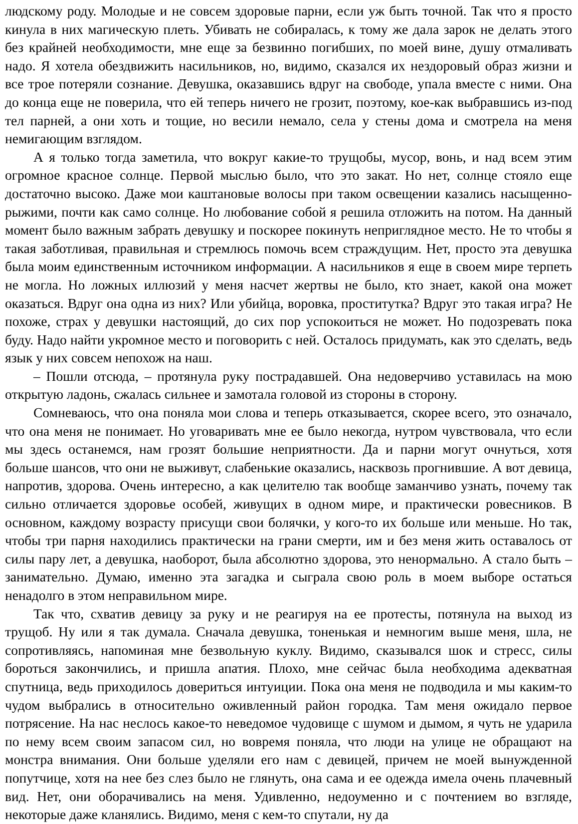людскому роду. Молодые и не совсем здоровые парни, если уж быть точной. Так что я просто кинула в них магическую плеть. Убивать не собиралась, к тому же дала зарок не делать этого без крайней необходимости, мне еще за безвинно погибших, по моей вине, душу отмаливать надо. Я хотела обездвижить насильников, но, видимо, сказался их нездоровый образ жизни и все трое потеряли сознание. Девушка, оказавшись вдруг на свободе, упала вместе с ними. Она до конца еще не поверила, что ей теперь ничего не грозит, поэтому, кое-как выбравшись из-под тел парней, а они хоть и тощие, но весили немало, села у стены дома и смотрела на меня немигающим взглядом.
А я только тогда заметила, что вокруг какие-то трущобы, мусор, вонь, и над всем этим огромное красное солнце. Первой мыслью было, что это закат. Но нет, солнце стояло еще достаточно высоко. Даже мои каштановые волосы при таком освещении казались насыщенно-рыжими, почти как само солнце. Но любование собой я решила отложить на потом. На данный момент было важным забрать девушку и поскорее покинуть неприглядное место. Не то чтобы я такая заботливая, правильная и стремлюсь помочь всем страждущим. Нет, просто эта девушка была моим единственным источником информации. А насильников я еще в своем мире терпеть не могла. Но ложных иллюзий у меня насчет жертвы не было, кто знает, какой она может оказаться. Вдруг она одна из них? Или убийца, воровка, проститутка? Вдруг это такая игра? Не похоже, страх у девушки настоящий, до сих пор успокоиться не может. Но подозревать пока буду. Надо найти укромное место и поговорить с ней. Осталось придумать, как это сделать, ведь язык у них совсем непохож на наш.
– Пошли отсюда, – протянула руку пострадавшей. Она недоверчиво уставилась на мою открытую ладонь, сжалась сильнее и замотала головой из стороны в сторону.
Сомневаюсь, что она поняла мои слова и теперь отказывается, скорее всего, это означало, что она меня не понимает. Но уговаривать мне ее было некогда, нутром чувствовала, что если мы здесь останемся, нам грозят большие неприятности. Да и парни могут очнуться, хотя больше шансов, что они не выживут, слабенькие оказались, насквозь прогнившие. А вот девица, напротив, здорова. Очень интересно, а как целителю так вообще заманчиво узнать, почему так сильно отличается здоровье особей, живущих в одном мире, и практически ровесников. В основном, каждому возрасту присущи свои болячки, у кого-то их больше или меньше. Но так, чтобы три парня находились практически на грани смерти, им и без меня жить оставалось от силы пару лет, а девушка, наоборот, была абсолютно здорова, это ненормально. А стало быть – занимательно. Думаю, именно эта загадка и сыграла свою роль в моем выборе остаться ненадолго в этом неправильном мире.
Так что, схватив девицу за руку и не реагируя на ее протесты, потянула на выход из трущоб. Ну или я так думала. Сначала девушка, тоненькая и немногим выше меня, шла, не сопротивляясь, напоминая мне безвольную куклу. Видимо, сказывался шок и стресс, силы бороться закончились, и пришла апатия. Плохо, мне сейчас была необходима адекватная спутница, ведь приходилось довериться интуиции. Пока она меня не подводила и мы каким-то чудом выбрались в относительно оживленный район городка. Там меня ожидало первое потрясение. На нас неслось какое-то неведомое чудовище с шумом и дымом, я чуть не ударила по нему всем своим запасом сил, но вовремя поняла, что люди на улице не обращают на монстра внимания. Они больше уделяли его нам с девицей, причем не моей вынужденной попутчице, хотя на нее без слез было не глянуть, она сама и ее одежда имела очень плачевный вид. Нет, они оборачивались на меня. Удивленно, недоуменно и с почтением во взгляде, некоторые даже кланялись. Видимо, меня с кем-то спутали, ну да